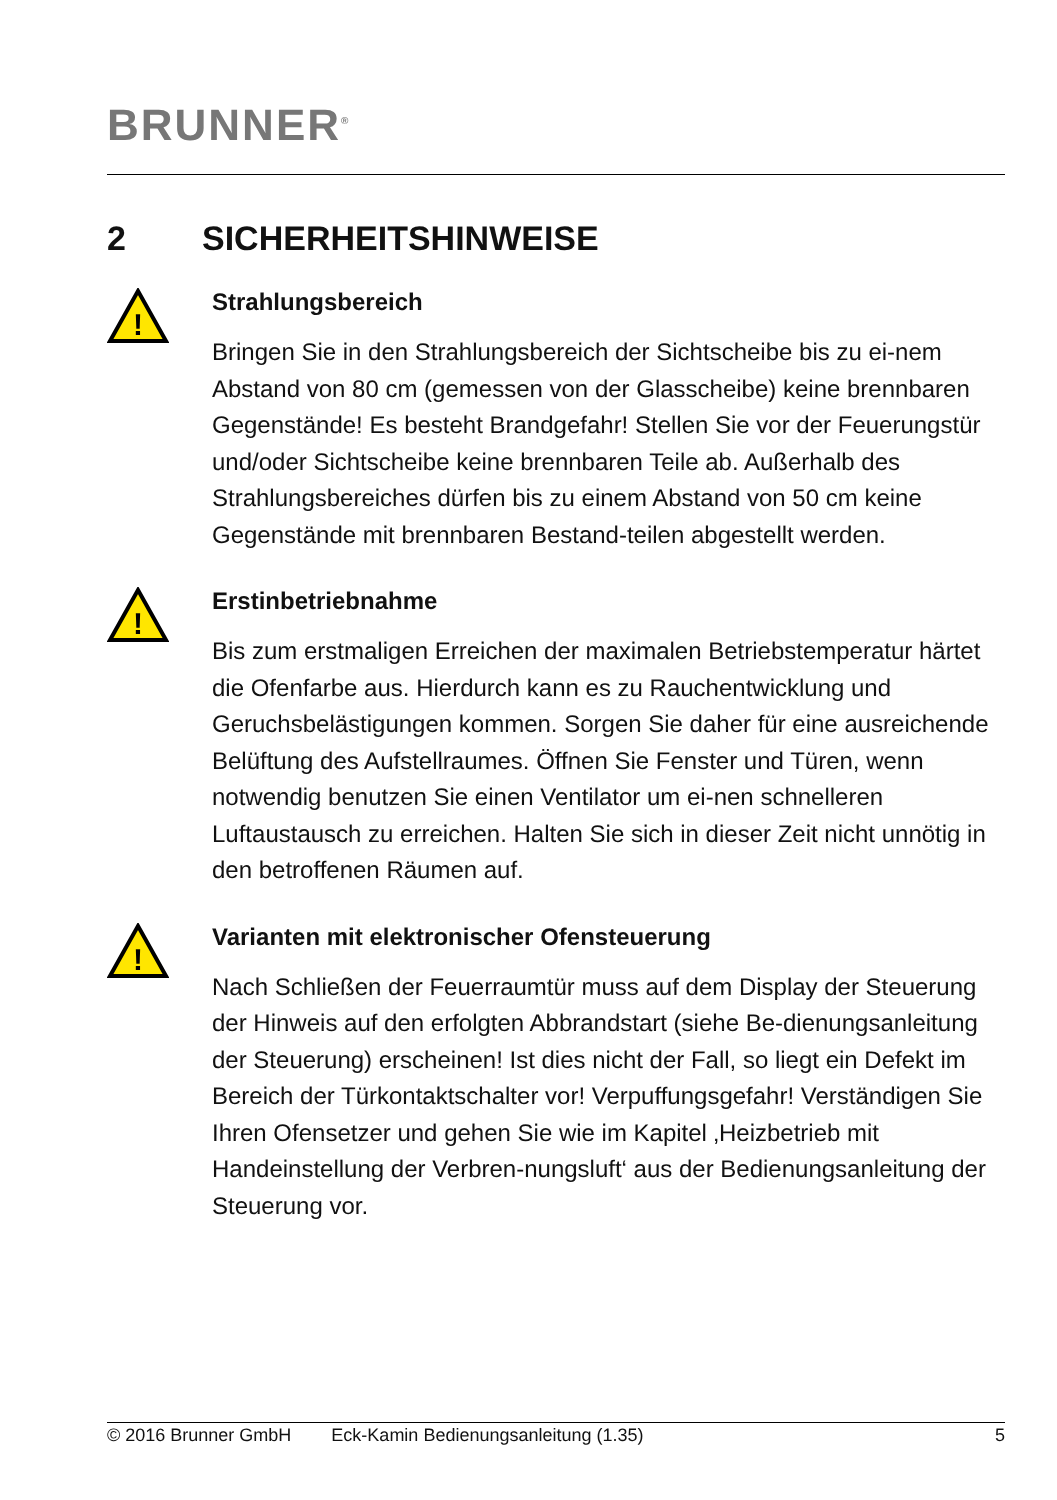BRUNNER<sup>®</sup>
2 SICHERHEITSHINWEISE
!
Strahlungsbereich
Bringen Sie in den Strahlungsbereich der Sichtscheibe bis zu ei-nem Abstand von 80 cm (gemessen von der Glasscheibe) keine brennbaren Gegenstände! Es besteht Brandgefahr! Stellen Sie vor der Feuerungstür und/oder Sichtscheibe keine brennbaren Teile ab. Außerhalb des Strahlungsbereiches dürfen bis zu einem Abstand von 50 cm keine Gegenstände mit brennbaren Bestand-teilen abgestellt werden.
!
Erstinbetriebnahme
Bis zum erstmaligen Erreichen der maximalen Betriebstemperatur härtet die Ofenfarbe aus. Hierdurch kann es zu Rauchentwicklung und Geruchsbelästigungen kommen. Sorgen Sie daher für eine ausreichende Belüftung des Aufstellraumes. Öffnen Sie Fenster und Türen, wenn notwendig benutzen Sie einen Ventilator um ei-nen schnelleren Luftaustausch zu erreichen. Halten Sie sich in dieser Zeit nicht unnötig in den betroffenen Räumen auf.
!
Varianten mit elektronischer Ofensteuerung
Nach Schließen der Feuerraumtür muss auf dem Display der Steuerung der Hinweis auf den erfolgten Abbrandstart (siehe Be-dienungsanleitung der Steuerung) erscheinen! Ist dies nicht der Fall, so liegt ein Defekt im Bereich der Türkontaktschalter vor! Verpuffungsgefahr! Verständigen Sie Ihren Ofensetzer und gehen Sie wie im Kapitel ‚Heizbetrieb mit Handeinstellung der Verbren-nungsluft‘ aus der Bedienungsanleitung der Steuerung vor.
© 2016 Brunner GmbH Eck-Kamin Bedienungsanleitung (1.35) 5